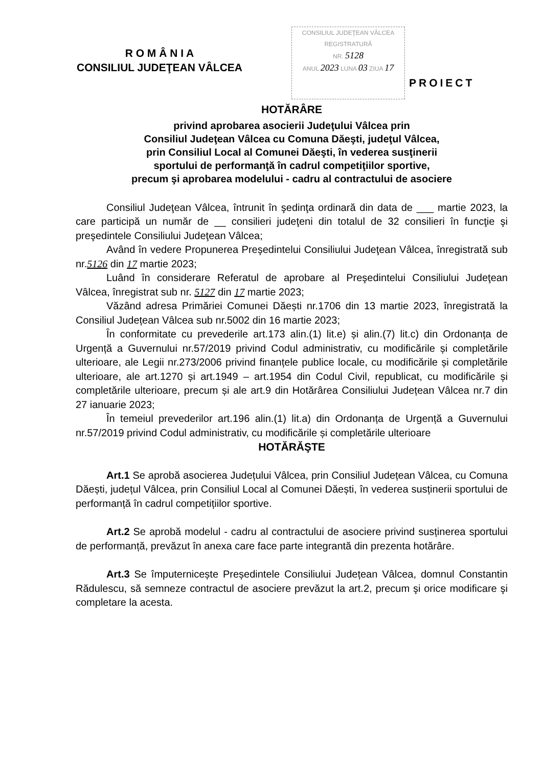R O M Â N I A
CONSILIUL JUDEŢEAN VÂLCEA
CONSILIUL JUDEŢEAN VÂLCEA
REGISTRATURĂ
NR. 5128
ANUL 2023 LUNA 03 ZIUA 17
PROIECT
HOTĂRÂRE
privind aprobarea asocierii Judeţului Vâlcea prin
Consiliul Judeţean Vâlcea cu Comuna Dăeşti, judeţul Vâlcea,
prin Consiliul Local al Comunei Dăeşti, în vederea susţinerii
sportului de performanţă în cadrul competiţiilor sportive,
precum şi aprobarea modelului - cadru al contractului de asociere
Consiliul Judeţean Vâlcea, întrunit în şedinţa ordinară din data de ___ martie 2023, la care participă un număr de __ consilieri judeţeni din totalul de 32 consilieri în funcţie şi preşedintele Consiliului Judeţean Vâlcea;
Având în vedere Propunerea Preşedintelui Consiliului Judeţean Vâlcea, înregistrată sub nr.5126 din 17 martie 2023;
Luând în considerare Referatul de aprobare al Preşedintelui Consiliului Judeţean Vâlcea, înregistrat sub nr. 5127 din 17 martie 2023;
Văzând adresa Primăriei Comunei Dăești nr.1706 din 13 martie 2023, înregistrată la Consiliul Județean Vâlcea sub nr.5002 din 16 martie 2023;
În conformitate cu prevederile art.173 alin.(1) lit.e) și alin.(7) lit.c) din Ordonanța de Urgență a Guvernului nr.57/2019 privind Codul administrativ, cu modificările și completările ulterioare, ale Legii nr.273/2006 privind finanțele publice locale, cu modificările și completările ulterioare, ale art.1270 și art.1949 – art.1954 din Codul Civil, republicat, cu modificările și completările ulterioare, precum și ale art.9 din Hotărârea Consiliului Județean Vâlcea nr.7 din 27 ianuarie 2023;
În temeiul prevederilor art.196 alin.(1) lit.a) din Ordonanța de Urgență a Guvernului nr.57/2019 privind Codul administrativ, cu modificările și completările ulterioare
HOTĂRĂŞTE
Art.1 Se aprobă asocierea Județului Vâlcea, prin Consiliul Județean Vâlcea, cu Comuna Dăești, județul Vâlcea, prin Consiliul Local al Comunei Dăești, în vederea susținerii sportului de performanță în cadrul competițiilor sportive.
Art.2 Se aprobă modelul - cadru al contractului de asociere privind susținerea sportului de performanță, prevăzut în anexa care face parte integrantă din prezenta hotărâre.
Art.3 Se împuternicește Președintele Consiliului Județean Vâlcea, domnul Constantin Rădulescu, să semneze contractul de asociere prevăzut la art.2, precum şi orice modificare şi completare la acesta.